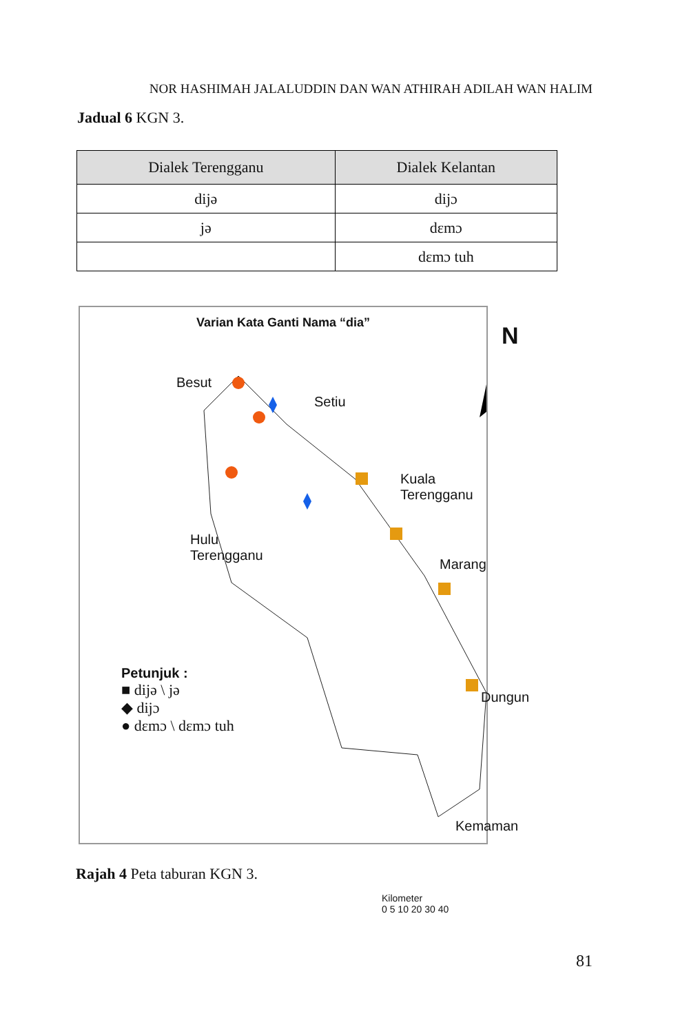NOR HASHIMAH JALALUDDIN DAN WAN ATHIRAH ADILAH WAN HALIM
Jadual 6 KGN 3.
| Dialek Terengganu | Dialek Kelantan |
| --- | --- |
| dijə | dijɔ |
| jə | dɛmɔ |
| | dɛmɔ tuh |
Varian Kata Ganti Nama “dia”
N
Besut
Setiu
Kuala Terengganu
Hulu
Terengganu
Marang
Dungun
Kemaman
Petunjuk :
■ dijə \ jə
◆ dijɔ
● dɛmɔ \ dɛmɔ tuh
Kilometer
0 5 10 20 30 40
Rajah 4 Peta taburan KGN 3.
81